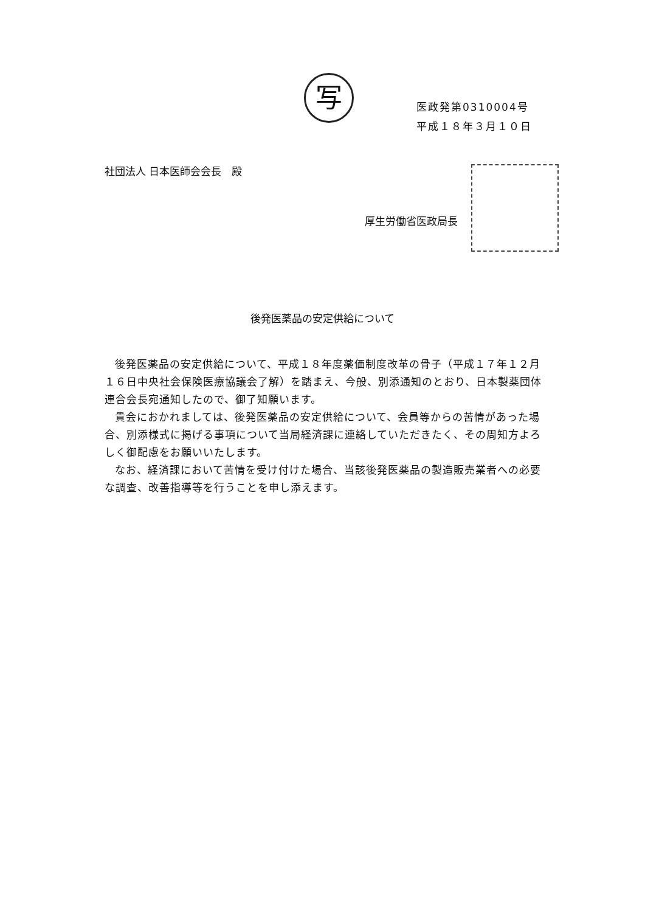写
医政発第0310004号
平成１８年３月１０日
社団法人 日本医師会会長　殿
厚生労働省医政局長
後発医薬品の安定供給について
後発医薬品の安定供給について、平成１８年度薬価制度改革の骨子（平成１７年１２月１６日中央社会保険医療協議会了解）を踏まえ、今般、別添通知のとおり、日本製薬団体連合会長宛通知したので、御了知願います。
貴会におかれましては、後発医薬品の安定供給について、会員等からの苦情があった場合、別添様式に掲げる事項について当局経済課に連絡していただきたく、その周知方よろしく御配慮をお願いいたします。
なお、経済課において苦情を受け付けた場合、当該後発医薬品の製造販売業者への必要な調査、改善指導等を行うことを申し添えます。